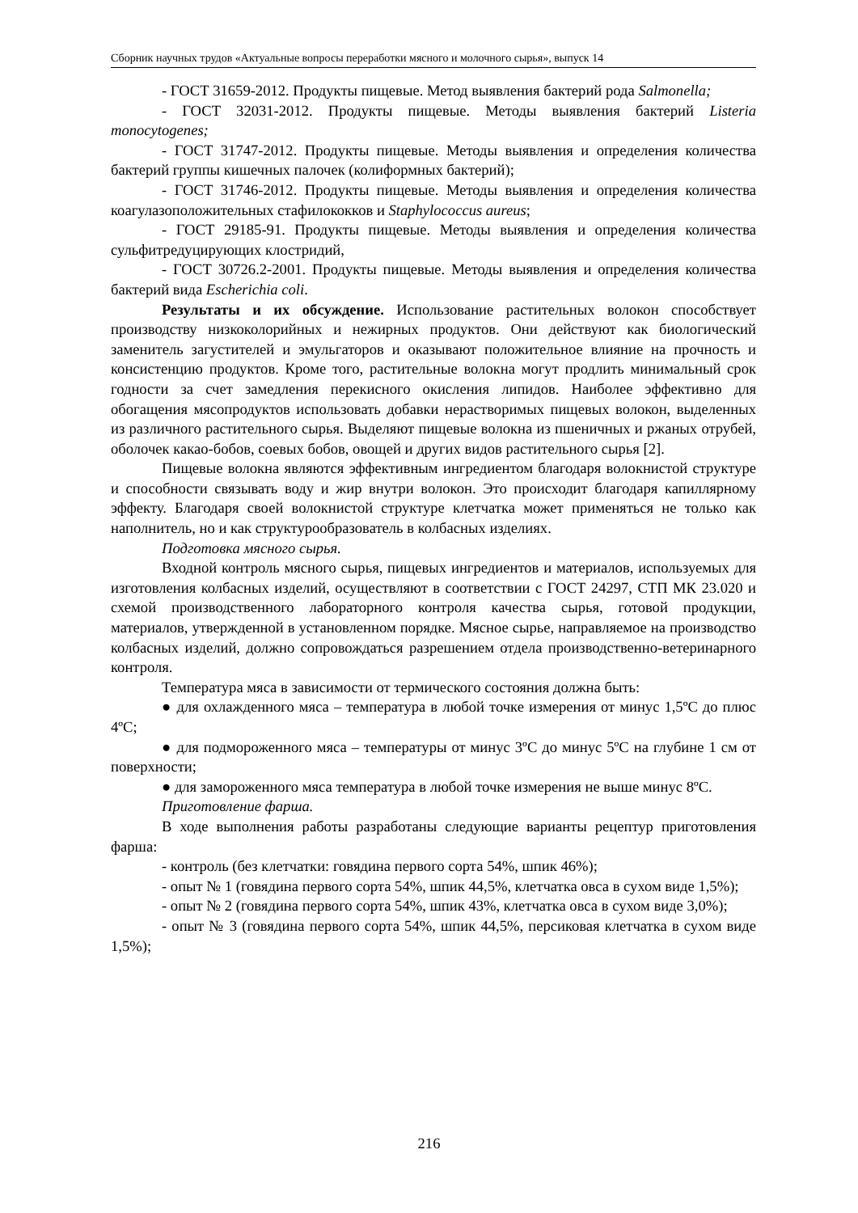Сборник научных трудов «Актуальные вопросы переработки мясного и молочного сырья», выпуск 14
- ГОСТ 31659-2012. Продукты пищевые. Метод выявления бактерий рода Salmonella;
- ГОСТ 32031-2012. Продукты пищевые. Методы выявления бактерий Listeria monocytogenes;
- ГОСТ 31747-2012. Продукты пищевые. Методы выявления и определения количества бактерий группы кишечных палочек (колиформных бактерий);
- ГОСТ 31746-2012. Продукты пищевые. Методы выявления и определения количества коагулазоположительных стафилококков и Staphylococcus aureus;
- ГОСТ 29185-91. Продукты пищевые. Методы выявления и определения количества сульфитредуцирующих клостридий,
- ГОСТ 30726.2-2001. Продукты пищевые. Методы выявления и определения количества бактерий вида Escherichia coli.
Результаты и их обсуждение. Использование растительных волокон способствует производству низкоколорийных и нежирных продуктов. Они действуют как биологический заменитель загустителей и эмульгаторов и оказывают положительное влияние на прочность и консистенцию продуктов. Кроме того, растительные волокна могут продлить минимальный срок годности за счет замедления перекисного окисления липидов. Наиболее эффективно для обогащения мясопродуктов использовать добавки нерастворимых пищевых волокон, выделенных из различного растительного сырья. Выделяют пищевые волокна из пшеничных и ржаных отрубей, оболочек какао-бобов, соевых бобов, овощей и других видов растительного сырья [2].
Пищевые волокна являются эффективным ингредиентом благодаря волокнистой структуре и способности связывать воду и жир внутри волокон. Это происходит благодаря капиллярному эффекту. Благодаря своей волокнистой структуре клетчатка может применяться не только как наполнитель, но и как структурообразователь в колбасных изделиях.
Подготовка мясного сырья.
Входной контроль мясного сырья, пищевых ингредиентов и материалов, используемых для изготовления колбасных изделий, осуществляют в соответствии с ГОСТ 24297, СТП МК 23.020 и схемой производственного лабораторного контроля качества сырья, готовой продукции, материалов, утвержденной в установленном порядке. Мясное сырье, направляемое на производство колбасных изделий, должно сопровождаться разрешением отдела производственно-ветеринарного контроля.
Температура мяса в зависимости от термического состояния должна быть:
● для охлажденного мяса – температура в любой точке измерения от минус 1,5ºС до плюс 4ºС;
● для подмороженного мяса – температуры от минус 3ºС до минус 5ºС на глубине 1 см от поверхности;
● для замороженного мяса температура в любой точке измерения не выше минус 8ºС.
Приготовление фарша.
В ходе выполнения работы разработаны следующие варианты рецептур приготовления фарша:
- контроль (без клетчатки: говядина первого сорта 54%, шпик 46%);
- опыт № 1 (говядина первого сорта 54%, шпик 44,5%, клетчатка овса в сухом виде 1,5%);
- опыт № 2 (говядина первого сорта 54%, шпик 43%, клетчатка овса в сухом виде 3,0%);
- опыт № 3 (говядина первого сорта 54%, шпик 44,5%, персиковая клетчатка в сухом виде 1,5%);
216